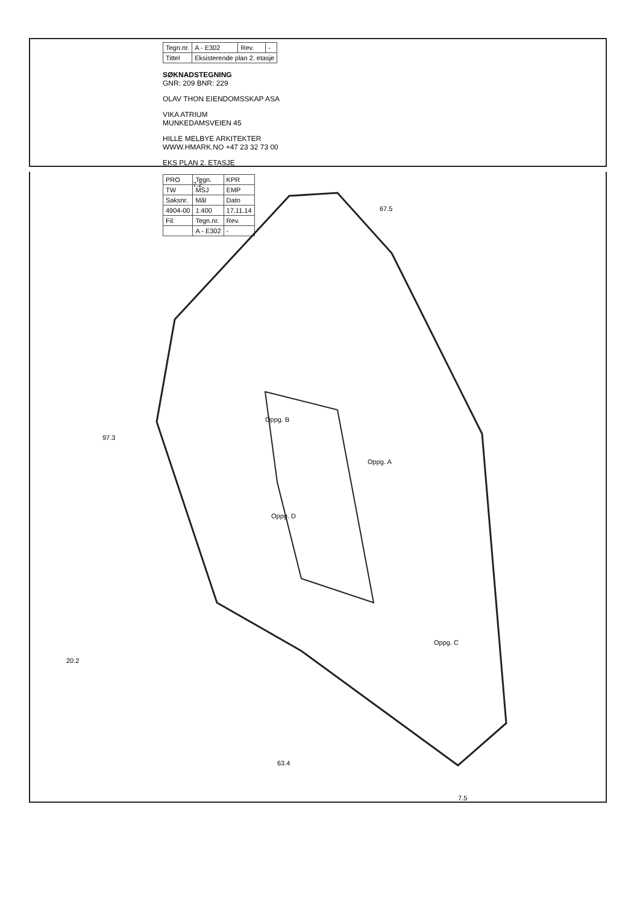| Tegn.nr. | A - E302 | Rev. | - |
| Tittel | Eksisterende plan 2. etasje | | |
SØKNADSTEGNING
GNR: 209 BNR: 229
OLAV THON EIENDOMSSKAP ASA
VIKA ATRIUM
MUNKEDAMSVEIEN 45
HILLE MELBYE ARKITEKTER
WWW.HMARK.NO +47 23 32 73 00
EKS PLAN 2. ETASJE
| PRO | Tegn. | KPR |
| TW | MSJ | EMP |
| Saksnr. | Mål | Dato |
| 4904-00 | 1:400 | 17.11.14 |
| Fil: | Tegn.nr. | Rev. |
| | A - E302 | - |
97.3
20.2
7.2
67.5
63.4
7.5
Oppg. D
Oppg. A
Oppg. C
Oppg. B